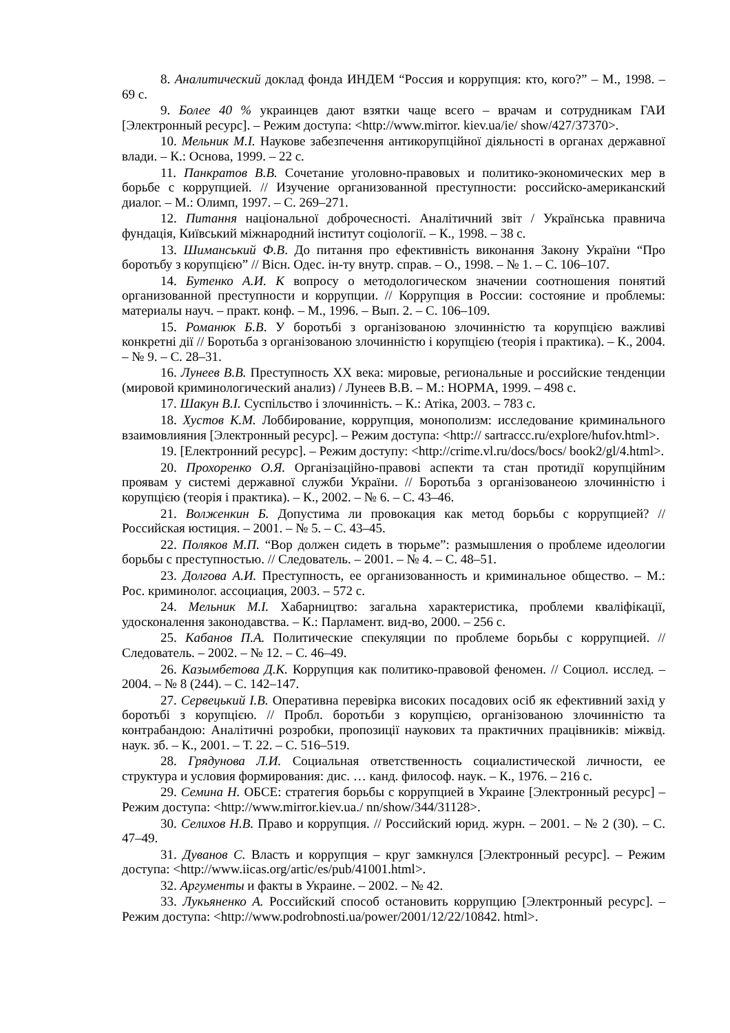8. Аналитический доклад фонда ИНДЕМ “Россия и коррупция: кто, кого?” – М., 1998. – 69 с.
9. Более 40 % украинцев дают взятки чаще всего – врачам и сотрудникам ГАИ [Электронный ресурс]. – Режим доступа: <http://www.mirror. kiev.ua/ie/ show/427/37370>.
10. Мельник М.І. Наукове забезпечення антикорупційної діяльності в органах державної влади. – К.: Основа, 1999. – 22 с.
11. Панкратов В.В. Сочетание уголовно-правовых и политико-экономических мер в борьбе с коррупцией. // Изучение организованной преступности: российско-американский диалог. – М.: Олимп, 1997. – С. 269–271.
12. Питання національної доброчесності. Аналітичний звіт / Українська правнича фундація, Київський міжнародний інститут соціології. – К., 1998. – 38 с.
13. Шиманський Ф.В. До питання про ефективність виконання Закону України “Про боротьбу з корупцією” // Вісн. Одес. ін-ту внутр. справ. – О., 1998. – № 1. – С. 106–107.
14. Бутенко А.И. К вопросу о методологическом значении соотношения понятий организованной преступности и коррупции. // Коррупция в России: состояние и проблемы: материалы науч. – практ. конф. – М., 1996. – Вып. 2. – С. 106–109.
15. Романюк Б.В. У боротьбі з організованою злочинністю та корупцією важливі конкретні дії // Боротьба з організованою злочинністю і корупцією (теорія і практика). – К., 2004. – № 9. – С. 28–31.
16. Лунеев В.В. Преступность XX века: мировые, региональные и российские тенденции (мировой криминологический анализ) / Лунеев В.В. – М.: НОРМА, 1999. – 498 с.
17. Шакун В.І. Суспільство і злочинність. – К.: Атіка, 2003. – 783 с.
18. Хустов К.М. Лоббирование, коррупция, монополизм: исследование криминального взаимовлияния [Электронный ресурс]. – Режим доступа: <http:// sartraccc.ru/explore/hufov.html>.
19. [Електронний ресурс]. – Режим доступу: <http://crime.vl.ru/docs/bocs/ book2/gl/4.html>.
20. Прохоренко О.Я. Організаційно-правові аспекти та стан протидії корупційним проявам у системі державної служби України. // Боротьба з організованеою злочинністю і корупцією (теорія і практика). – К., 2002. – № 6. – С. 43–46.
21. Волженкин Б. Допустима ли провокация как метод борьбы с коррупцией? // Российская юстиция. – 2001. – № 5. – С. 43–45.
22. Поляков М.П. “Вор должен сидеть в тюрьме”: размышления о проблеме идеологии борьбы с преступностью. // Следователь. – 2001. – № 4. – С. 48–51.
23. Долгова А.И. Преступность, ее организованность и криминальное общество. – М.: Рос. криминолог. ассоциация, 2003. – 572 с.
24. Мельник М.І. Хабарництво: загальна характеристика, проблеми кваліфікації, удосконалення законодавства. – К.: Парламент. вид-во, 2000. – 256 с.
25. Кабанов П.А. Политические спекуляции по проблеме борьбы с коррупцией. // Следователь. – 2002. – № 12. – С. 46–49.
26. Казымбетова Д.К. Коррупция как политико-правовой феномен. // Социол. исслед. – 2004. – № 8 (244). – С. 142–147.
27. Сервецький І.В. Оперативна перевірка високих посадових осіб як ефективний захід у боротьбі з корупцією. // Пробл. боротьби з корупцією, організованою злочинністю та контрабандою: Аналітичні розробки, пропозиції наукових та практичних працівників: міжвід. наук. зб. – К., 2001. – Т. 22. – С. 516–519.
28. Грядунова Л.И. Социальная ответственность социалистической личности, ее структура и условия формирования: дис. … канд. философ. наук. – К., 1976. – 216 с.
29. Семина Н. ОБСЕ: стратегия борьбы с коррупцией в Украине [Электронный ресурс] – Режим доступа: <http://www.mirror.kiev.ua./ nn/show/344/31128>.
30. Селихов Н.В. Право и коррупция. // Российский юрид. журн. – 2001. – № 2 (30). – С. 47–49.
31. Дуванов С. Власть и коррупция – круг замкнулся [Электронный ресурс]. – Режим доступа: <http://www.iicas.org/artic/es/pub/41001.html>.
32. Аргументы и факты в Украине. – 2002. – № 42.
33. Лукьяненко А. Российский способ остановить коррупцию [Электронный ресурс]. – Режим доступа: <http://www.podrobnosti.ua/power/2001/12/22/10842. html>.